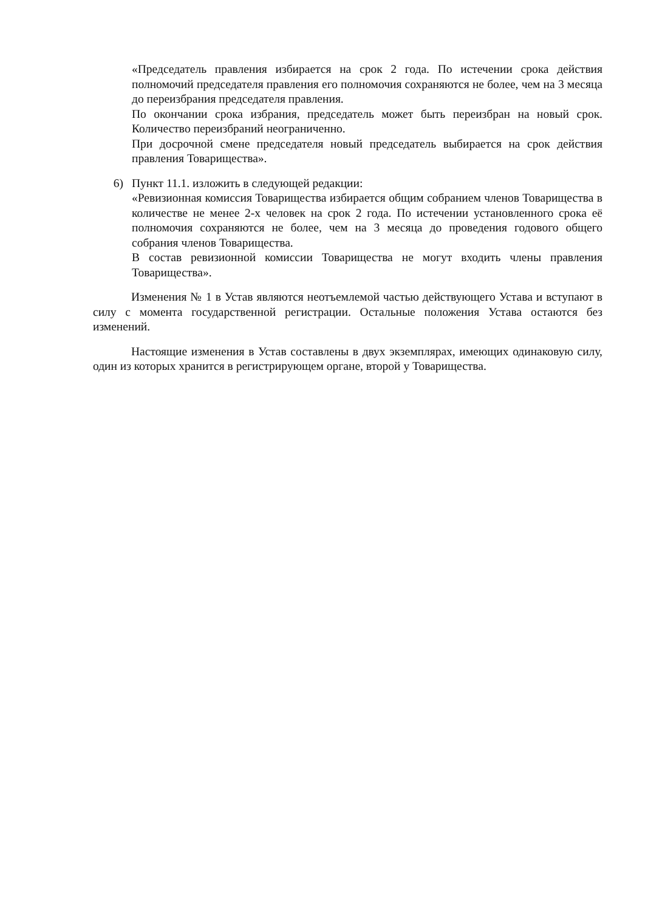«Председатель правления избирается на срок 2 года. По истечении срока действия полномочий председателя правления его полномочия сохраняются не более, чем на 3 месяца до переизбрания председателя правления.
По окончании срока избрания, председатель может быть переизбран на новый срок. Количество переизбраний неограниченно.
При досрочной смене председателя новый председатель выбирается на срок действия правления Товарищества».
6) Пункт 11.1. изложить в следующей редакции:
«Ревизионная комиссия Товарищества избирается общим собранием членов Товарищества в количестве не менее 2-х человек на срок 2 года. По истечении установленного срока её полномочия сохраняются не более, чем на 3 месяца до проведения годового общего собрания членов Товарищества.
В состав ревизионной комиссии Товарищества не могут входить члены правления Товарищества».
Изменения № 1 в Устав являются неотъемлемой частью действующего Устава и вступают в силу с момента государственной регистрации. Остальные положения Устава остаются без изменений.
Настоящие изменения в Устав составлены в двух экземплярах, имеющих одинаковую силу, один из которых хранится в регистрирующем органе, второй у Товарищества.